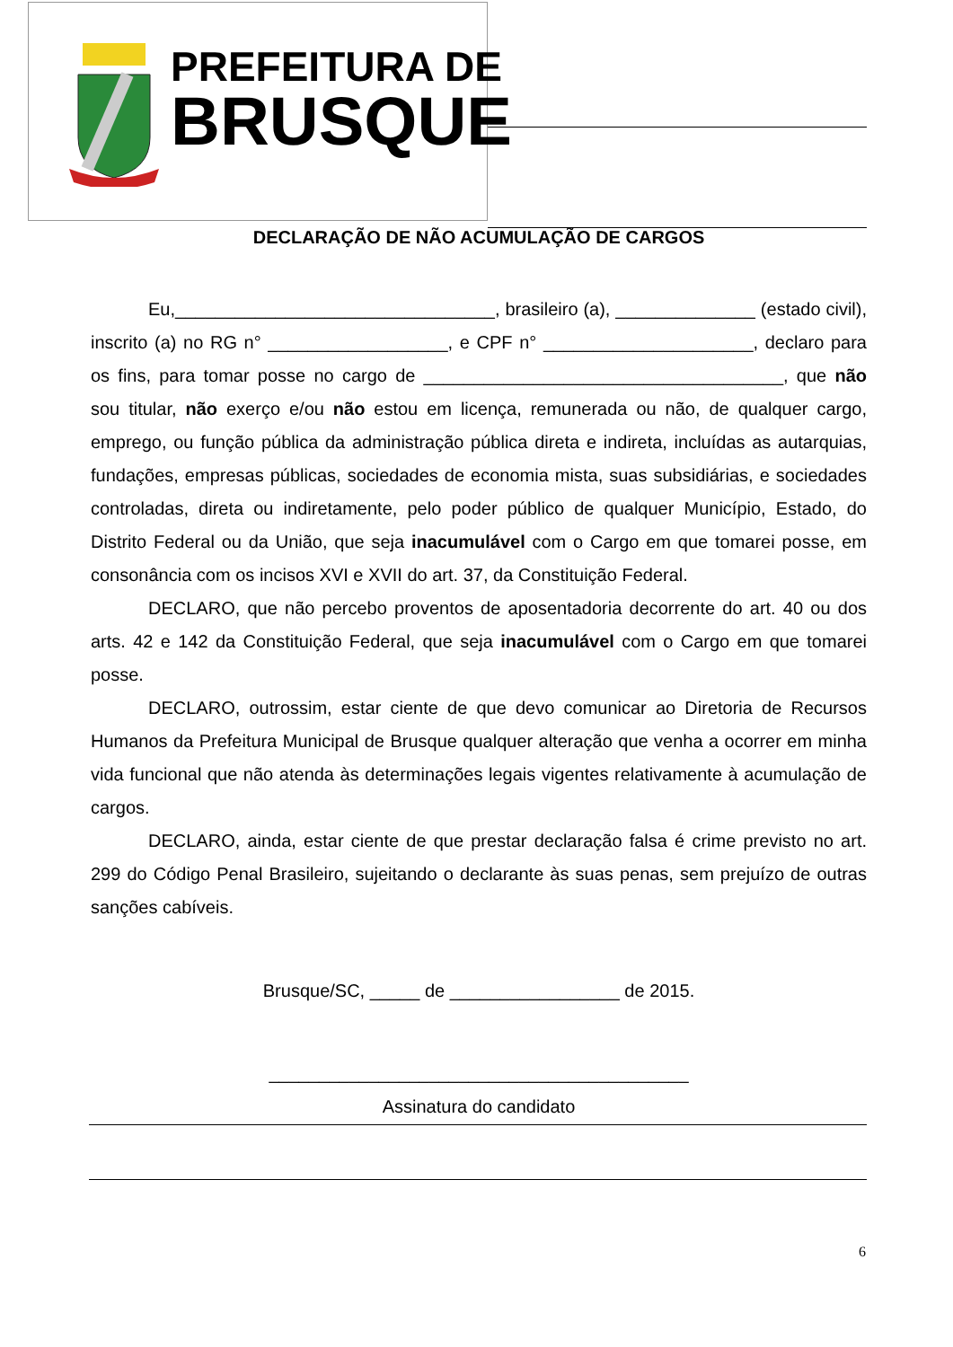PREFEITURA DE
BRUSQUE
DECLARAÇÃO DE NÃO ACUMULAÇÃO DE CARGOS
Eu,________________________________, brasileiro (a), ______________ (estado civil), inscrito (a) no RG n° __________________, e CPF n° _____________________, declaro para os fins, para tomar posse no cargo de ____________________________________, que não sou titular, não exerço e/ou não estou em licença, remunerada ou não, de qualquer cargo, emprego, ou função pública da administração pública direta e indireta, incluídas as autarquias, fundações, empresas públicas, sociedades de economia mista, suas subsidiárias, e sociedades controladas, direta ou indiretamente, pelo poder público de qualquer Município, Estado, do Distrito Federal ou da União, que seja inacumulável com o Cargo em que tomarei posse, em consonância com os incisos XVI e XVII do art. 37, da Constituição Federal.
DECLARO, que não percebo proventos de aposentadoria decorrente do art. 40 ou dos arts. 42 e 142 da Constituição Federal, que seja inacumulável com o Cargo em que tomarei posse.
DECLARO, outrossim, estar ciente de que devo comunicar ao Diretoria de Recursos Humanos da Prefeitura Municipal de Brusque qualquer alteração que venha a ocorrer em minha vida funcional que não atenda às determinações legais vigentes relativamente à acumulação de cargos.
DECLARO, ainda, estar ciente de que prestar declaração falsa é crime previsto no art. 299 do Código Penal Brasileiro, sujeitando o declarante às suas penas, sem prejuízo de outras sanções cabíveis.
Brusque/SC, _____ de _________________ de 2015.
__________________________________________
Assinatura do candidato
6